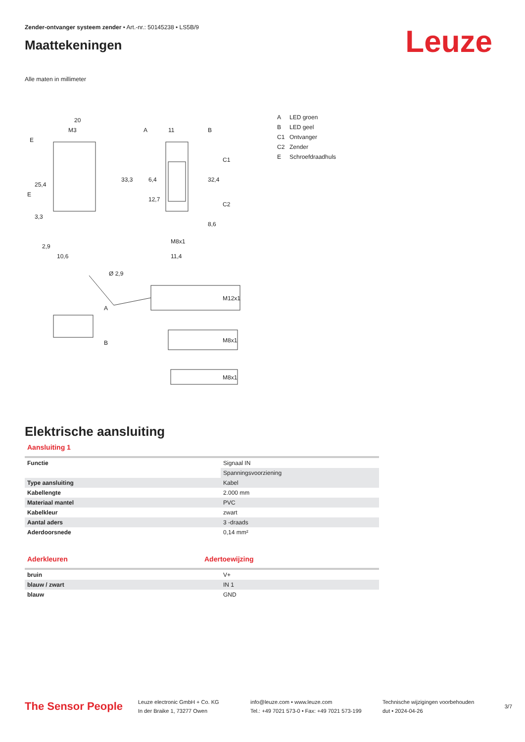Zender-ontvanger systeem zender • Art.-nr.: 50145238 • LS5B/9
Maattekeningen
Leuze
Alle maten in millimeter
20
M3
A
11
B
E
E
25,4
33,3
6,4
12,7
32,4
C1
C2
8,6
3,3
2,9
10,6
M8x1
11,4
Ø 2,9
A
B
M12x1
M8x1
M8x1
A LED groen
B LED geel
C1 Ontvanger
C2 Zender
E Schroefdraadhuls
Elektrische aansluiting
Aansluiting 1
| Functie | Signaal IN |
| | Spanningsvoorziening |
| Type aansluiting | Kabel |
| Kabellengte | 2.000 mm |
| Materiaal mantel | PVC |
| Kabelkleur | zwart |
| Aantal aders | 3 -draads |
| Aderdoorsnede | 0,14 mm² |
Aderkleuren Adertoewijzing
| bruin | V+ |
| blauw / zwart | IN 1 |
| blauw | GND |
The Sensor People
Leuze electronic GmbH + Co. KG
In der Braike 1, 73277 Owen
info@leuze.com • www.leuze.com
Tel.: +49 7021 573-0 • Fax: +49 7021 573-199
Technische wijzigingen voorbehouden
dut • 2024-04-26
3/7